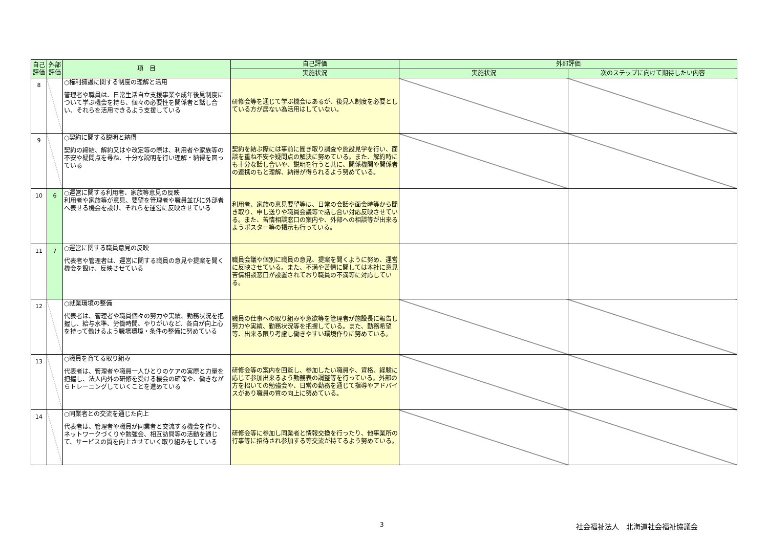| 自己評価 | 外部評価 | 項 目 | 自己評価 | 外部評価 | |
| --- | --- | --- | --- | --- | --- |
| | | | 実施状況 | 実施状況 | 次のステップに向けて期待したい内容 |
| 8 | | ○権利擁護に関する制度の理解と活用 管理者や職員は、日常生活自立支援事業や成年後見制度について学ぶ機会を持ち、個々の必要性を関係者と話し合い、それらを活用できるよう支援している | 研修会等を通じて学ぶ機会はあるが、後見人制度を必要としている方が居ない為活用はしていない。 | | |
| 9 | | ○契約に関する説明と納得 契約の締結、解約又はや改定等の際は、利用者や家族等の不安や疑問点を尋ね、十分な説明を行い理解・納得を図っている | 契約を結ぶ際には事前に聞き取り調査や施設見学を行い、面談を重ね不安や疑問点の解決に努めている。また、解約時にも十分な話し合いや、説明を行うと共に、関係機関や関係者の連携のもと理解、納得が得られるよう努めている。 | | |
| 10 | 6 | ○運営に関する利用者、家族等意見の反映 利用者や家族等が意見、要望を管理者や職員並びに外部者へ表せる機会を設け、それらを運営に反映させている | 利用者、家族の意見要望等は、日常の会話や面会時等から聞き取り、申し送りや職員会議等で話し合い対応反映させている。また、苦情相談窓口の案内や、外部への相談等が出来るようポスター等の掲示も行っている。 | | |
| 11 | 7 | ○運営に関する職員意見の反映 代表者や管理者は、運営に関する職員の意見や提案を聞く機会を設け、反映させている | 職員会議や個別に職員の意見、提案を聞くように努め、運営に反映させている。また、不満や苦情に関しては本社に意見苦情相談窓口が設置されており職員の不満等に対応している。 | | |
| 12 | | ○就業環境の整備 代表者は、管理者や職員個々の努力や実績、勤務状況を把握し、給与水準、労働時間、やりがいなど、各自が向上心を持って働けるよう職場環境・条件の整備に努めている | 職員の仕事への取り組みや意欲等を管理者が施設長に報告し努力や実績、勤務状況等を把握している。また、勤務希望等、出来る限り考慮し働きやすい環境作りに努めている。 | | |
| 13 | | ○職員を育てる取り組み 代表者は、管理者や職員一人ひとりのケアの実際と力量を把握し、法人内外の研修を受ける機会の確保や、働きながらトレーニングしていくことを進めている | 研修会等の案内を回覧し、参加したい職員や、資格、経験に応じて参加出来るよう勤務表の調整等を行っている。外部の方を招いての勉強会や、日常の勤務を通じて指導やアドバイスがあり職員の質の向上に努めている。 | | |
| 14 | | ○同業者との交流を通じた向上 代表者は、管理者や職員が同業者と交流する機会を作り、ネットワークづくりや勉強会、相互訪問等の活動を通じて、サービスの質を向上させていく取り組みをしている | 研修会等に参加し同業者と情報交換を行ったり、他事業所の行事等に招待され参加する等交流が持てるよう努めている。 | | |
3 社会福祉法人　北海道社会福祉協議会